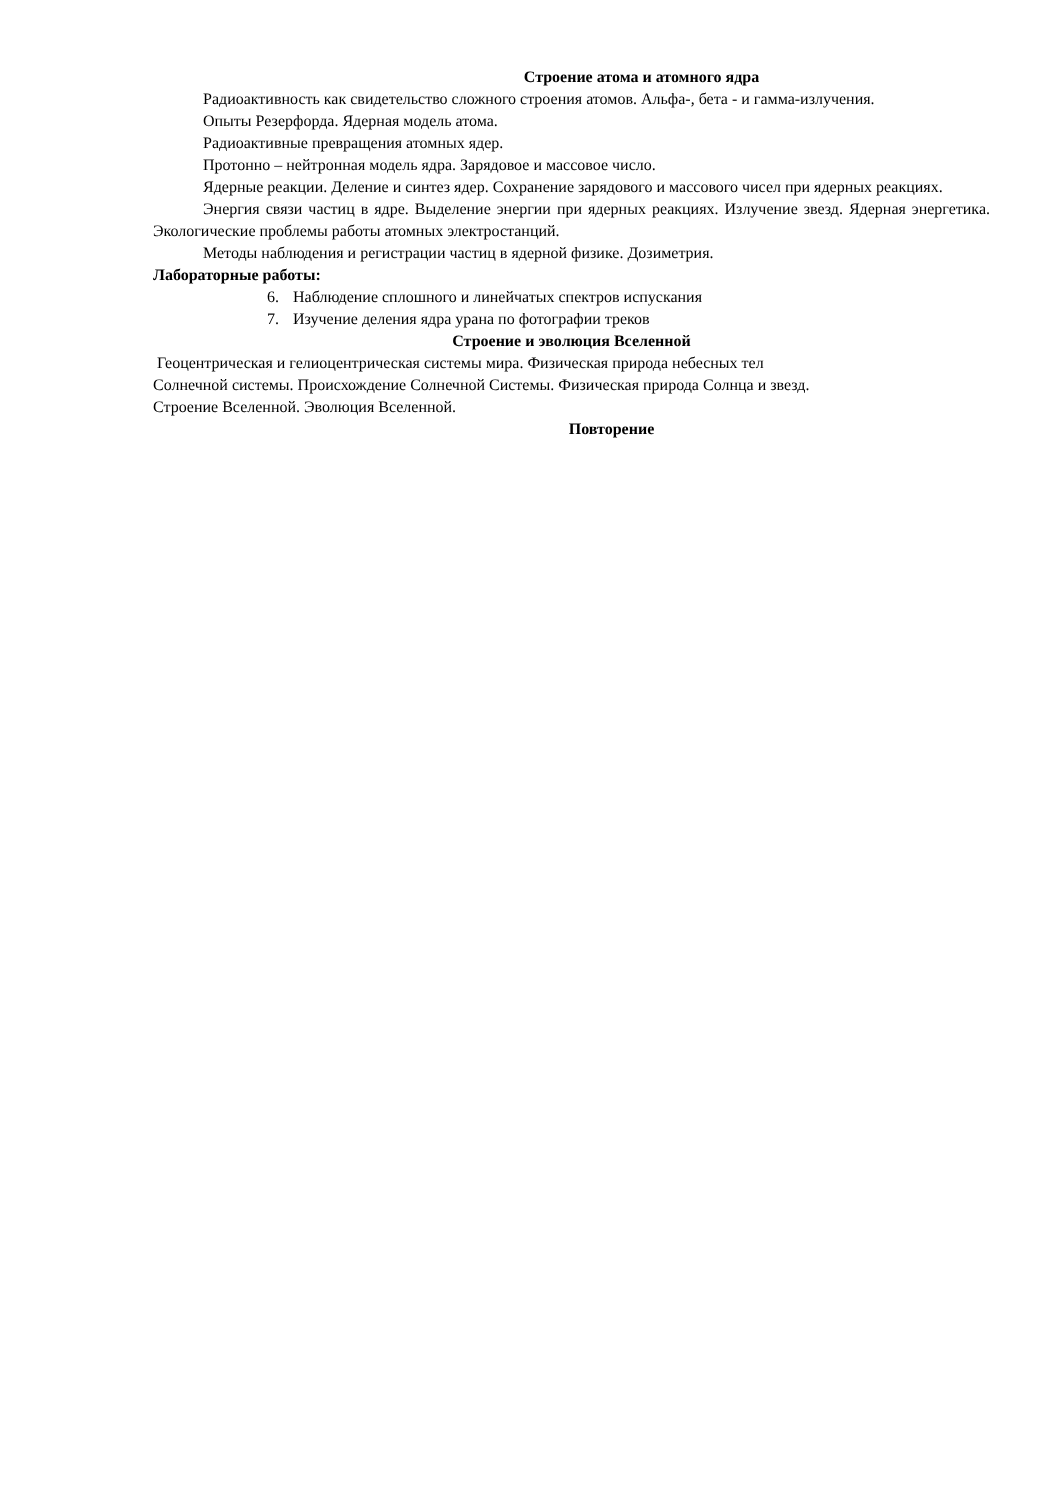Строение атома и атомного ядра
Радиоактивность как свидетельство сложного строения атомов. Альфа-, бета - и гамма-излучения.
Опыты Резерфорда. Ядерная модель атома.
Радиоактивные превращения атомных ядер.
Протонно – нейтронная модель ядра. Зарядовое и массовое число.
Ядерные реакции. Деление и синтез ядер. Сохранение зарядового и массового чисел при ядерных реакциях.
Энергия связи частиц в ядре. Выделение энергии при ядерных реакциях. Излучение звезд. Ядерная энергетика. Экологические проблемы работы атомных электростанций.
Методы наблюдения и регистрации частиц в ядерной физике. Дозиметрия.
Лабораторные работы:
6. Наблюдение сплошного и линейчатых спектров испускания
7. Изучение деления ядра урана по фотографии треков
Строение и эволюция Вселенной
Геоцентрическая и гелиоцентрическая системы мира. Физическая природа небесных тел
Солнечной системы. Происхождение Солнечной Системы. Физическая природа Солнца и звезд.
Строение Вселенной. Эволюция Вселенной.
Повторение